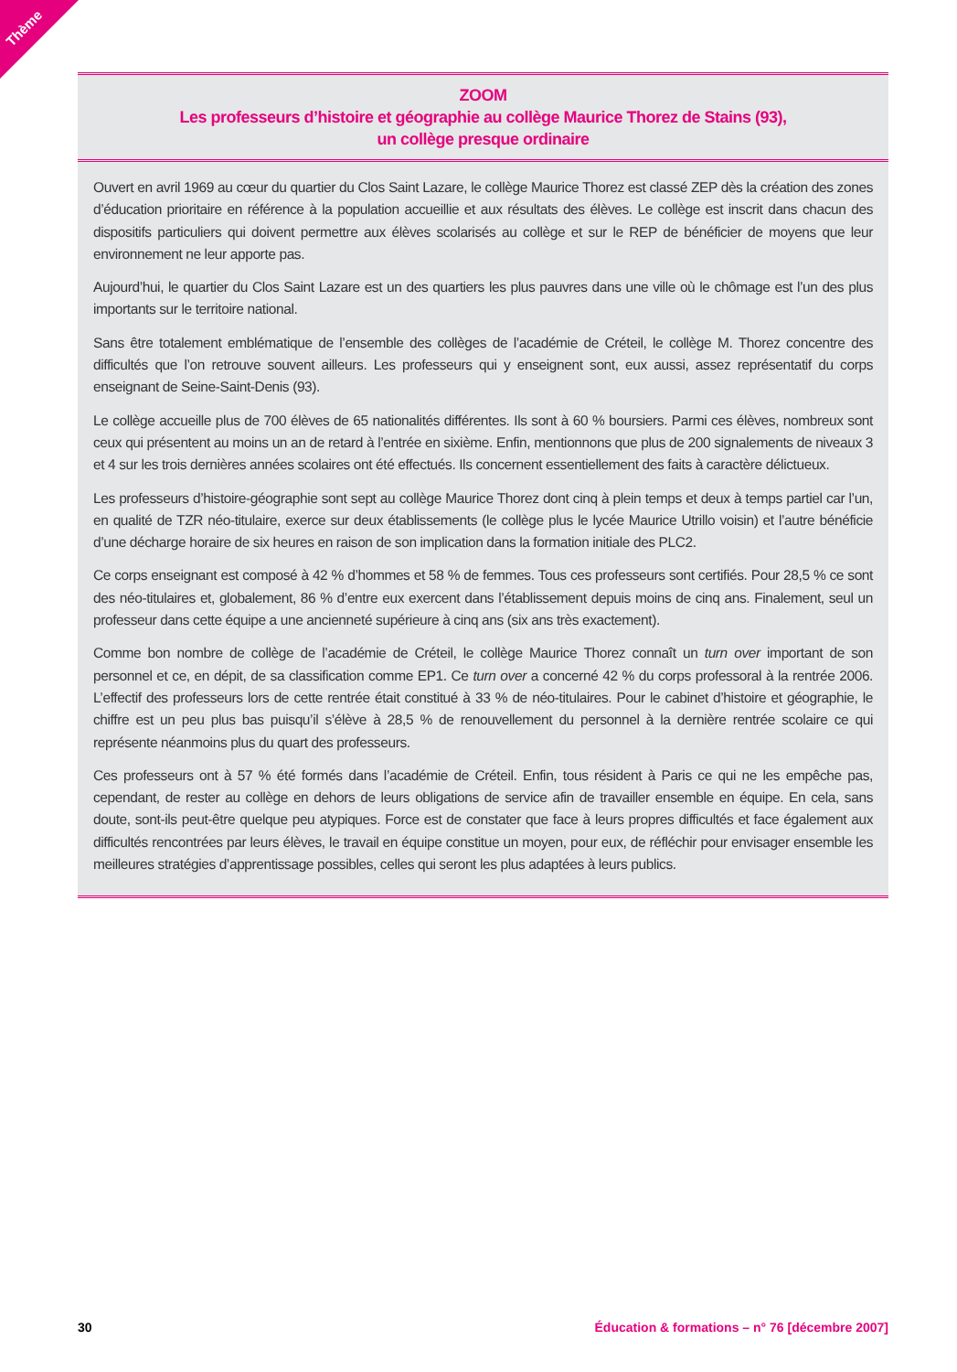Thème
ZOOM
Les professeurs d’histoire et géographie au collège Maurice Thorez de Stains (93),
un collège presque ordinaire
Ouvert en avril 1969 au cœur du quartier du Clos Saint Lazare, le collège Maurice Thorez est classé ZEP dès la création des zones d’éducation prioritaire en référence à la population accueillie et aux résultats des élèves. Le collège est inscrit dans chacun des dispositifs particuliers qui doivent permettre aux élèves scolarisés au collège et sur le REP de bénéficier de moyens que leur environnement ne leur apporte pas.
Aujourd’hui, le quartier du Clos Saint Lazare est un des quartiers les plus pauvres dans une ville où le chômage est l’un des plus importants sur le territoire national.
Sans être totalement emblématique de l’ensemble des collèges de l’académie de Créteil, le collège M. Thorez concentre des difficultés que l’on retrouve souvent ailleurs. Les professeurs qui y enseignent sont, eux aussi, assez représentatif du corps enseignant de Seine-Saint-Denis (93).
Le collège accueille plus de 700 élèves de 65 nationalités différentes. Ils sont à 60 % boursiers. Parmi ces élèves, nombreux sont ceux qui présentent au moins un an de retard à l’entrée en sixième. Enfin, mentionnons que plus de 200 signalements de niveaux 3 et 4 sur les trois dernières années scolaires ont été effectués. Ils concernent essentiellement des faits à caractère délictueux.
Les professeurs d’histoire-géographie sont sept au collège Maurice Thorez dont cinq à plein temps et deux à temps partiel car l’un, en qualité de TZR néo-titulaire, exerce sur deux établissements (le collège plus le lycée Maurice Utrillo voisin) et l’autre bénéficie d’une décharge horaire de six heures en raison de son implication dans la formation initiale des PLC2.
Ce corps enseignant est composé à 42 % d’hommes et 58 % de femmes. Tous ces professeurs sont certifiés. Pour 28,5 % ce sont des néo-titulaires et, globalement, 86 % d’entre eux exercent dans l’établissement depuis moins de cinq ans. Finalement, seul un professeur dans cette équipe a une ancienneté supérieure à cinq ans (six ans très exactement).
Comme bon nombre de collège de l’académie de Créteil, le collège Maurice Thorez connaît un turn over important de son personnel et ce, en dépit, de sa classification comme EP1. Ce turn over a concerné 42 % du corps professoral à la rentrée 2006. L’effectif des professeurs lors de cette rentrée était constitué à 33 % de néo-titulaires. Pour le cabinet d’histoire et géographie, le chiffre est un peu plus bas puisqu’il s’élève à 28,5 % de renouvellement du personnel à la dernière rentrée scolaire ce qui représente néanmoins plus du quart des professeurs.
Ces professeurs ont à 57 % été formés dans l’académie de Créteil. Enfin, tous résident à Paris ce qui ne les empêche pas, cependant, de rester au collège en dehors de leurs obligations de service afin de travailler ensemble en équipe. En cela, sans doute, sont-ils peut-être quelque peu atypiques. Force est de constater que face à leurs propres difficultés et face également aux difficultés rencontrées par leurs élèves, le travail en équipe constitue un moyen, pour eux, de réfléchir pour envisager ensemble les meilleures stratégies d’apprentissage possibles, celles qui seront les plus adaptées à leurs publics.
30 Éducation & formations – n° 76 [décembre 2007]